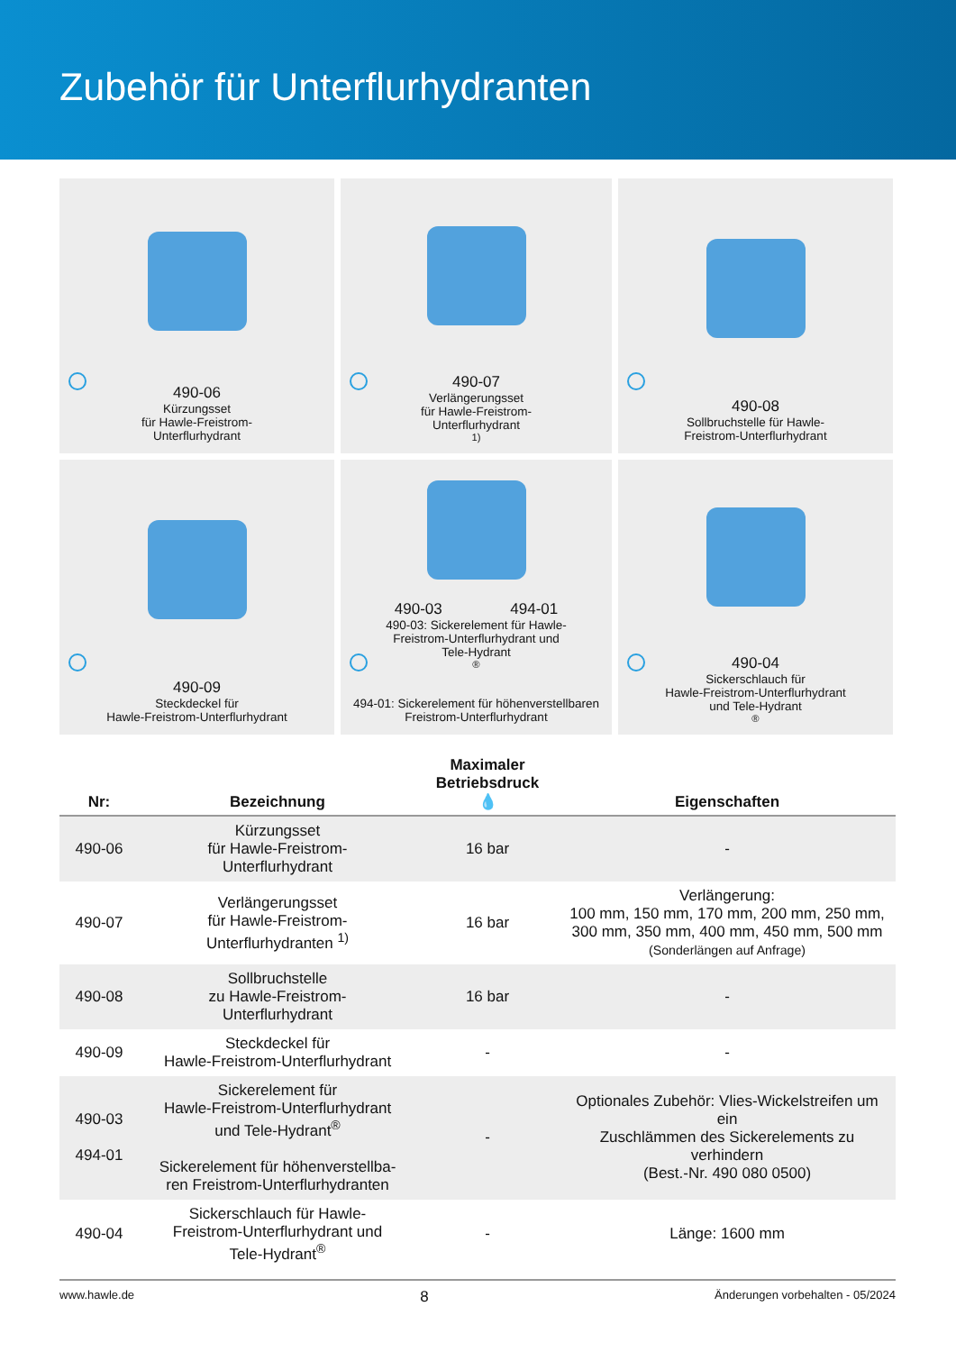Zubehör für Unterflurhydranten
490-06
Kürzungsset
für Hawle-Freistrom-
Unterflurhydrant
490-07
Verlängerungsset
für Hawle-Freistrom-
Unterflurhydrant <sup>1)</sup>
490-08
Sollbruchstelle für Hawle-
Freistrom-Unterflurhydrant
490-09
Steckdeckel für
Hawle-Freistrom-Unterflurhydrant
490-03 494-01
490-03: Sickerelement für Hawle-
Freistrom-Unterflurhydrant und
Tele-Hydrant<sup>®</sup>
494-01: Sickerelement für höhenverstellbaren
Freistrom-Unterflurhydrant
490-04
Sickerschlauch für
Hawle-Freistrom-Unterflurhydrant
und Tele-Hydrant<sup>®</sup>
| Nr: | Bezeichnung | Maximaler Betriebsdruck 💧 | Eigenschaften |
| --- | --- | --- | --- |
| 490-06 | Kürzungsset für Hawle-Freistrom- Unterflurhydrant | 16 bar | - |
| 490-07 | Verlängerungsset für Hawle-Freistrom- Unterflurhydranten <sup>1)</sup> | 16 bar | Verlängerung: 100 mm, 150 mm, 170 mm, 200 mm, 250 mm, 300 mm, 350 mm, 400 mm, 450 mm, 500 mm (Sonderlängen auf Anfrage) |
| 490-08 | Sollbruchstelle zu Hawle-Freistrom- Unterflurhydrant | 16 bar | - |
| 490-09 | Steckdeckel für Hawle-Freistrom-Unterflurhydrant | - | - |
| 490-03 494-01 | Sickerelement für Hawle-Freistrom-Unterflurhydrant und Tele-Hydrant<sup>®</sup> Sickerelement für höhenverstellba- ren Freistrom-Unterflurhydranten | - | Optionales Zubehör: Vlies-Wickelstreifen um ein Zuschlämmen des Sickerelements zu verhindern (Best.-Nr. 490 080 0500) |
| 490-04 | Sickerschlauch für Hawle- Freistrom-Unterflurhydrant und Tele-Hydrant<sup>®</sup> | - | Länge: 1600 mm |
www.hawle.de 8 Änderungen vorbehalten - 05/2024